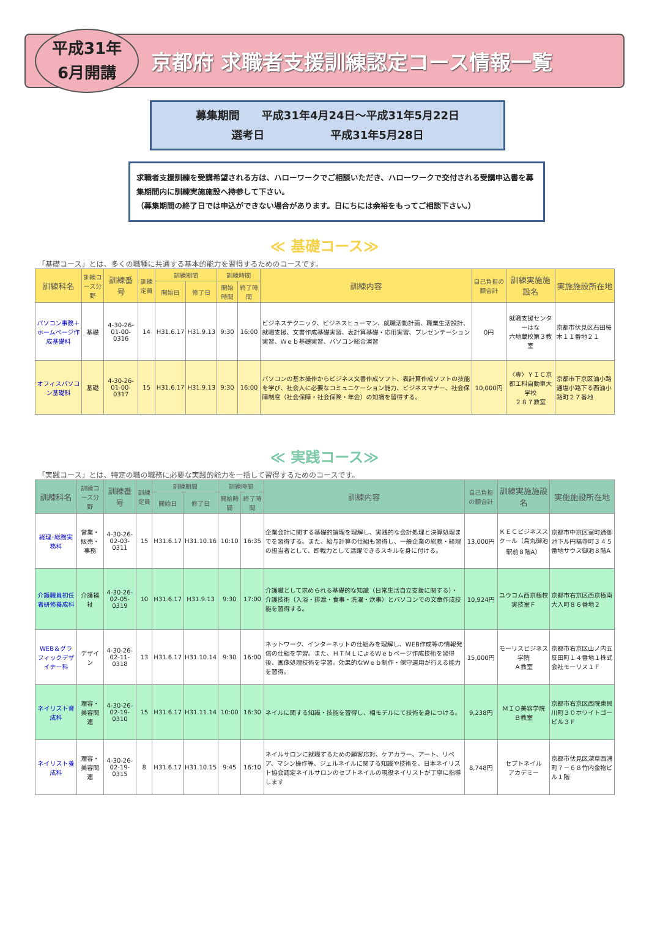平成31年
6月開講
京都府 求職者支援訓練認定コース情報一覧
募集期間　　平成31年4月24日～平成31年5月22日
選考日　　　　　　平成31年5月28日
求職者支援訓練を受講希望される方は、ハローワークでご相談いただき、ハローワークで交付される受講申込書を募集期間内に訓練実施施設へ持参して下さい。
（募集期間の終了日では申込ができない場合があります。日にちには余裕をもってご相談下さい。）
≪ 基礎コース≫
「基礎コース」とは、多くの職種に共通する基本的能力を習得するためのコースです。
| 訓練科名 | 訓練コース分野 | 訓練番号 | 訓練定員 | 訓練期間 | | 訓練時間 | | 訓練内容 | 自己負担の額合計 | 訓練実施施設名 | 実施施設所在地 |
| --- | --- | --- | --- | --- | --- | --- | --- | --- | --- | --- | --- |
| | | | | 開始日 | 修了日 | 開始時間 | 終了時間 | | | | |
| パソコン事務＋ホームページ作成基礎科 | 基礎 | 4-30-26-01-00-0316 | 14 | H31.6.17 | H31.9.13 | 9:30 | 16:00 | ビジネステクニック、ビジネスヒューマン、就職活動計画、職業生活設計、就職支援、文書作成基礎実習、表計算基礎・応用実習、プレゼンテーション実習、Ｗｅｂ基礎実習、パソコン総合演習 | 0円 | 就職支援センターはな 六地蔵校第３教室 | 京都市伏見区石田桜木１１番地２１ |
| オフィスパソコン基礎科 | 基礎 | 4-30-26-01-00-0317 | 15 | H31.6.17 | H31.9.13 | 9:30 | 16:00 | パソコンの基本操作からビジネス文書作成ソフト、表計算作成ソフトの技能を学び、社会人に必要なコミュニケーション能力、ビジネスマナー、社会保障制度（社会保障・社会保険・年金）の知識を習得する。 | 10,000円 | 〈専〉ＹＩＣ京都工科自動車大学校 ２８７教室 | 京都市下京区油小路通塩小路下る西油小路町２７番地 |
≪ 実践コース≫
「実践コース」とは、特定の職の職務に必要な実践的能力を一括して習得するためのコースです。
| 訓練科名 | 訓練コース分野 | 訓練番号 | 訓練定員 | 訓練期間 | | 訓練時間 | | 訓練内容 | 自己負担の額合計 | 訓練実施施設名 | 実施施設所在地 |
| --- | --- | --- | --- | --- | --- | --- | --- | --- | --- | --- | --- |
| | | | | 開始日 | 修了日 | 開始時間 | 終了時間 | | | | |
| 経理･総務実務科 | 営業・販売・事務 | 4-30-26-02-03-0311 | 15 | H31.6.17 | H31.10.16 | 10:10 | 16:35 | 企業会計に関する基礎的論理を理解し、実践的な会計処理と決算処理までを習得する。また、給与計算の仕組も習得し、一般企業の総務・経理の担当者として、即戦力として活躍できるスキルを身に付ける。 | 13,000円 | ＫＥＣビジネススクール（烏丸御池駅前８階A） | 京都市中京区室町通御池下ル円福寺町３４５番地サウス御池８階A |
| 介護職員初任者研修養成科 | 介護福祉 | 4-30-26-02-05-0319 | 10 | H31.6.17 | H31.9.13 | 9:30 | 17:00 | 介護職として求められる基礎的な知識（日常生活自立支援に関する）・介護技術（入浴・排泄・食事・洗濯・炊事）とパソコンでの文章作成技能を習得する。 | 10,924円 | ユウコム西京極校 実技室Ｆ | 京都市右京区西京極南大入町８６番地２ |
| WEB＆グラフィックデザイナー科 | デザイン | 4-30-26-02-11-0318 | 13 | H31.6.17 | H31.10.14 | 9:30 | 16:00 | ネットワーク、インターネットの仕組みを理解し、WEB作成等の情報発信の仕組を学習。また、ＨＴＭＬによるＷｅｂページ作成技術を習得後、画像処理技術を学習。効果的なＷｅｂ制作・保守運用が行える能力を習得。 | 15,000円 | モーリスビジネス学院 Ａ教室 | 京都市右京区山ノ内五反田町１４番地１株式会社モーリス１Ｆ |
| ネイリスト育成科 | 理容・美容関連 | 4-30-26-02-19-0310 | 15 | H31.6.17 | H31.11.14 | 10:00 | 16:30 | ネイルに関する知識・技能を習得し、相モデルにて技術を身につける。 | 9,238円 | ＭＩＯ美容学院 Ｂ教室 | 京都市右京区西院東貝川町３０ホワイトゴービル３Ｆ |
| ネイリスト養成科 | 理容・美容関連 | 4-30-26-02-19-0315 | 8 | H31.6.17 | H31.10.15 | 9:45 | 16:10 | ネイルサロンに就職するための顧客応対、ケアカラー、アート、リペア、マシン操作等、ジェルネイルに関する知識や技術を、日本ネイリスト協会認定ネイルサロンのセプトネイルの現役ネイリストが丁寧に指導します | 8,748円 | セプトネイル アカデミー | 京都市伏見区深草西浦町７－６８竹内金物ビル１階 |